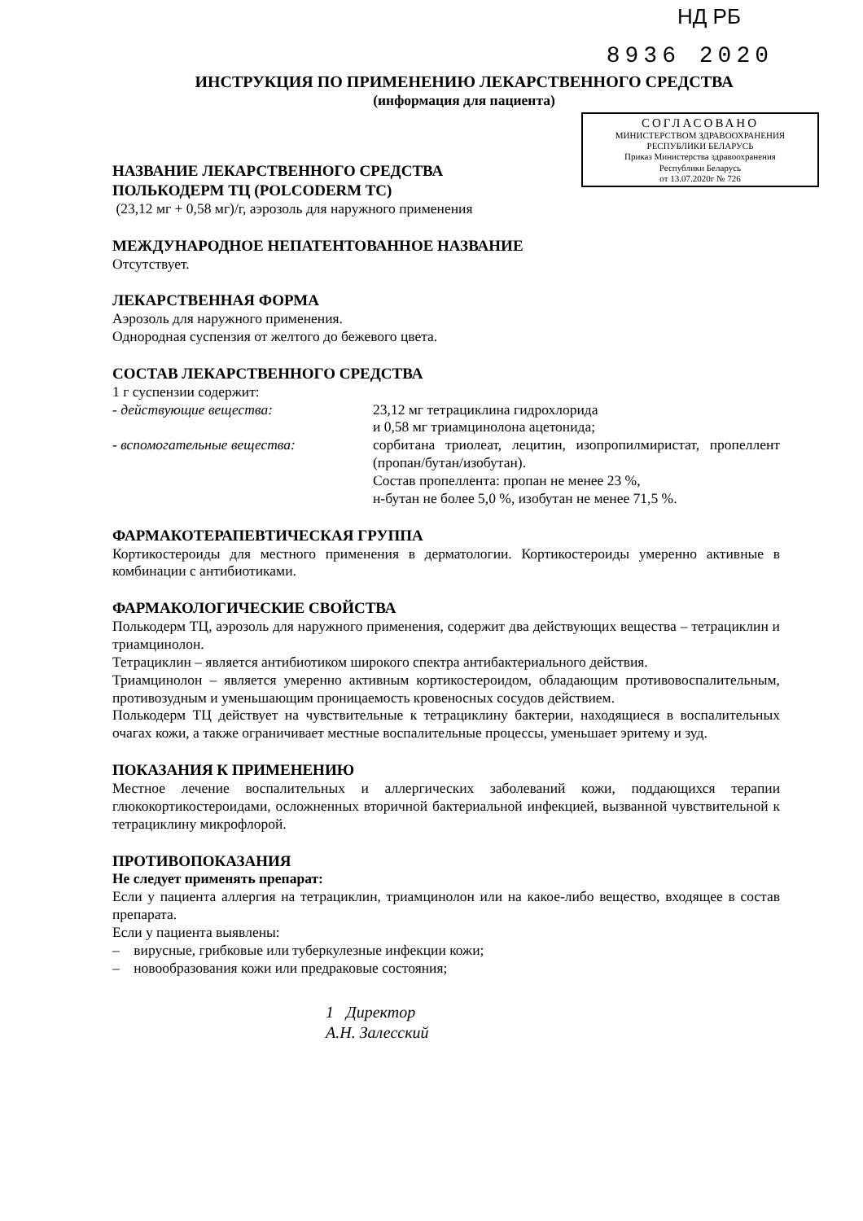НД РБ
8936 2020
ИНСТРУКЦИЯ ПО ПРИМЕНЕНИЮ ЛЕКАРСТВЕННОГО СРЕДСТВА
(информация для пациента)
СОГЛАСОВАНО
МИНИСТЕРСТВОМ ЗДРАВООХРАНЕНИЯ
РЕСПУБЛИКИ БЕЛАРУСЬ
Приказ Министерства здравоохранения
Республики Беларусь
от 13.07.2020г № 726
НАЗВАНИЕ ЛЕКАРСТВЕННОГО СРЕДСТВА
ПОЛЬКОДЕРМ ТЦ (POLCODERM TC)
(23,12 мг + 0,58 мг)/г, аэрозоль для наружного применения
МЕЖДУНАРОДНОЕ НЕПАТЕНТОВАННОЕ НАЗВАНИЕ
Отсутствует.
ЛЕКАРСТВЕННАЯ ФОРМА
Аэрозоль для наружного применения.
Однородная суспензия от желтого до бежевого цвета.
СОСТАВ ЛЕКАРСТВЕННОГО СРЕДСТВА
1 г суспензии содержит:
- действующие вещества: 23,12 мг тетрациклина гидрохлорида
и 0,58 мг триамцинолона ацетонида;
- вспомогательные вещества: сорбитана триолеат, лецитин, изопропилмиристат, пропеллент (пропан/бутан/изобутан).
Состав пропеллента: пропан не менее 23 %,
н-бутан не более 5,0 %, изобутан не менее 71,5 %.
ФАРМАКОТЕРАПЕВТИЧЕСКАЯ ГРУППА
Кортикостероиды для местного применения в дерматологии. Кортикостероиды умеренно активные в комбинации с антибиотиками.
ФАРМАКОЛОГИЧЕСКИЕ СВОЙСТВА
Полькодерм ТЦ, аэрозоль для наружного применения, содержит два действующих вещества – тетрациклин и триамцинолон.
Тетрациклин – является антибиотиком широкого спектра антибактериального действия.
Триамцинолон – является умеренно активным кортикостероидом, обладающим противовоспалительным, противозудным и уменьшающим проницаемость кровеносных сосудов действием.
Полькодерм ТЦ действует на чувствительные к тетрациклину бактерии, находящиеся в воспалительных очагах кожи, а также ограничивает местные воспалительные процессы, уменьшает эритему и зуд.
ПОКАЗАНИЯ К ПРИМЕНЕНИЮ
Местное лечение воспалительных и аллергических заболеваний кожи, поддающихся терапии глюкокортикостероидами, осложненных вторичной бактериальной инфекцией, вызванной чувствительной к тетрациклину микрофлорой.
ПРОТИВОПОКАЗАНИЯ
Не следует применять препарат:
Если у пациента аллергия на тетрациклин, триамцинолон или на какое-либо вещество, входящее в состав препарата.
Если у пациента выявлены:
– вирусные, грибковые или туберкулезные инфекции кожи;
– новообразования кожи или предраковые состояния;
1 Директор
А.Н. Залесский